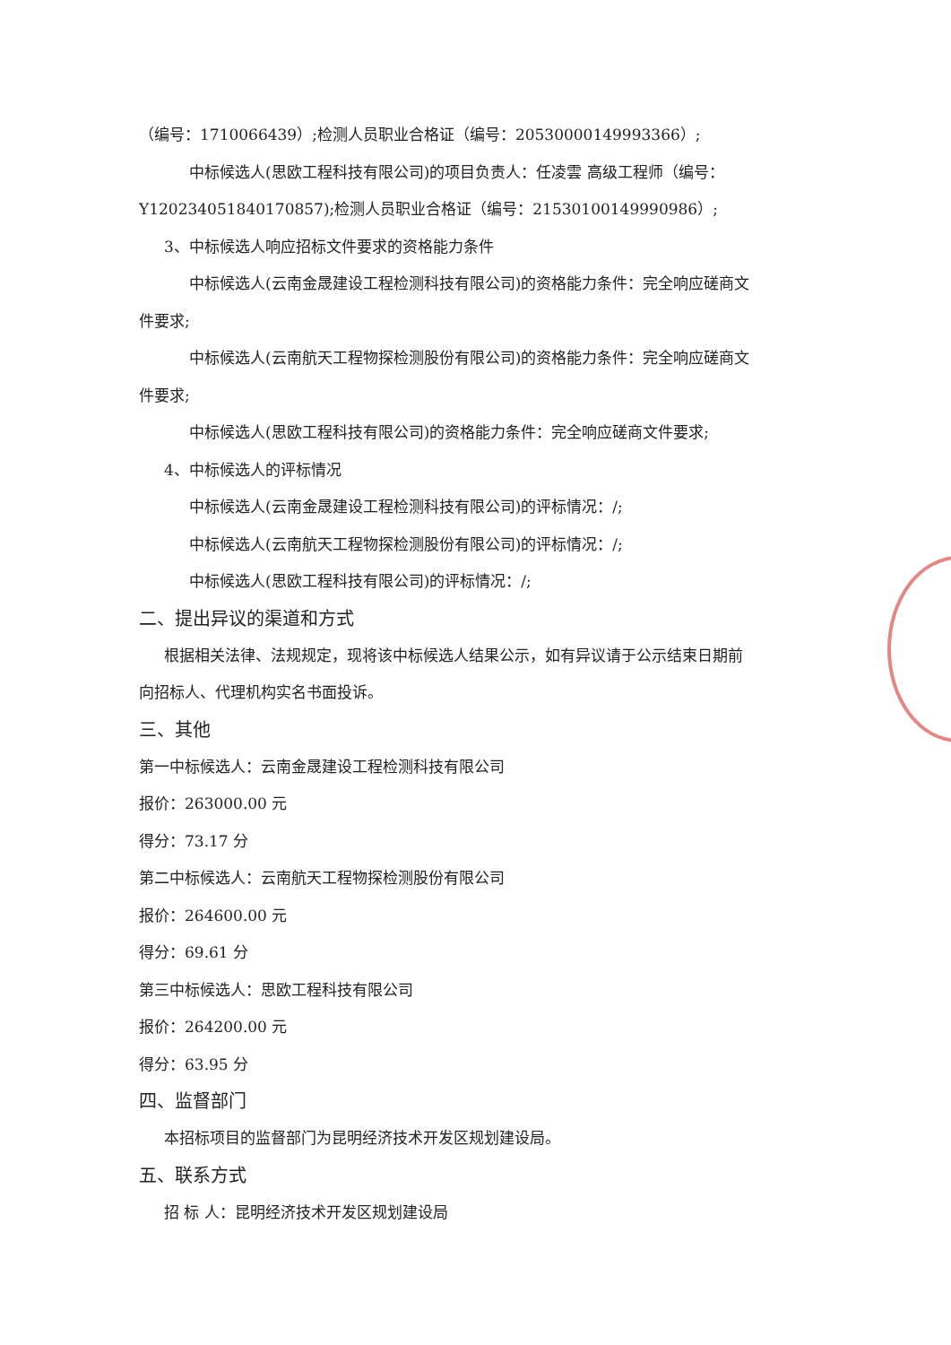（编号：1710066439）;检测人员职业合格证（编号：20530000149993366）;
中标候选人(思欧工程科技有限公司)的项目负责人：任凌雲 高级工程师（编号：
Y120234051840170857);检测人员职业合格证（编号：21530100149990986）;
3、中标候选人响应招标文件要求的资格能力条件
中标候选人(云南金晟建设工程检测科技有限公司)的资格能力条件：完全响应磋商文
件要求;
中标候选人(云南航天工程物探检测股份有限公司)的资格能力条件：完全响应磋商文
件要求;
中标候选人(思欧工程科技有限公司)的资格能力条件：完全响应磋商文件要求;
4、中标候选人的评标情况
中标候选人(云南金晟建设工程检测科技有限公司)的评标情况：/;
中标候选人(云南航天工程物探检测股份有限公司)的评标情况：/;
中标候选人(思欧工程科技有限公司)的评标情况：/;
二、提出异议的渠道和方式
根据相关法律、法规规定，现将该中标候选人结果公示，如有异议请于公示结束日期前
向招标人、代理机构实名书面投诉。
三、其他
第一中标候选人：云南金晟建设工程检测科技有限公司
报价：263000.00 元
得分：73.17 分
第二中标候选人：云南航天工程物探检测股份有限公司
报价：264600.00 元
得分：69.61 分
第三中标候选人：思欧工程科技有限公司
报价：264200.00 元
得分：63.95 分
四、监督部门
本招标项目的监督部门为昆明经济技术开发区规划建设局。
五、联系方式
招 标 人：昆明经济技术开发区规划建设局